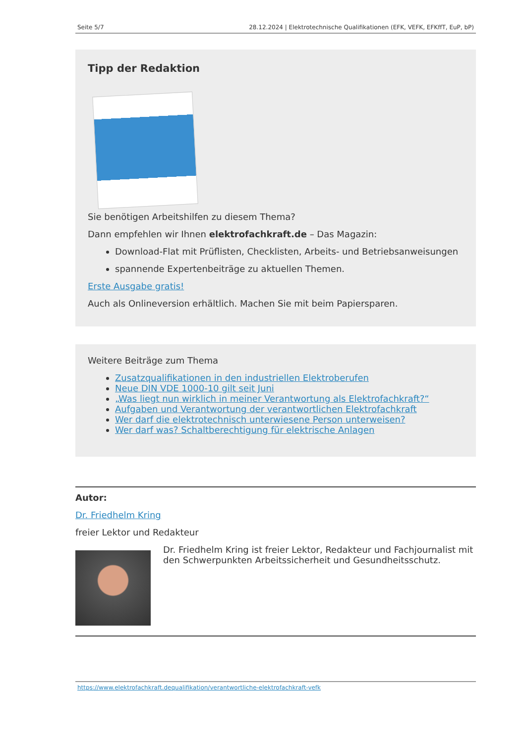Seite 5/7 28.12.2024 | Elektrotechnische Qualifikationen (EFK, VEFK, EFKffT, EuP, bP)
Tipp der Redaktion
Sie benötigen Arbeitshilfen zu diesem Thema?
Dann empfehlen wir Ihnen elektrofachkraft.de – Das Magazin:
Download-Flat mit Prüflisten, Checklisten, Arbeits- und Betriebsanweisungen
spannende Expertenbeiträge zu aktuellen Themen.
Erste Ausgabe gratis!
Auch als Onlineversion erhältlich. Machen Sie mit beim Papiersparen.
Weitere Beiträge zum Thema
Zusatzqualifikationen in den industriellen Elektroberufen
Neue DIN VDE 1000-10 gilt seit Juni
„Was liegt nun wirklich in meiner Verantwortung als Elektrofachkraft?“
Aufgaben und Verantwortung der verantwortlichen Elektrofachkraft
Wer darf die elektrotechnisch unterwiesene Person unterweisen?
Wer darf was? Schaltberechtigung für elektrische Anlagen
Autor:
Dr. Friedhelm Kring
freier Lektor und Redakteur
Dr. Friedhelm Kring ist freier Lektor, Redakteur und Fachjournalist mit den Schwerpunkten Arbeitssicherheit und Gesundheitsschutz.
https://www.elektrofachkraft.dequalifikation/verantwortliche-elektrofachkraft-vefk